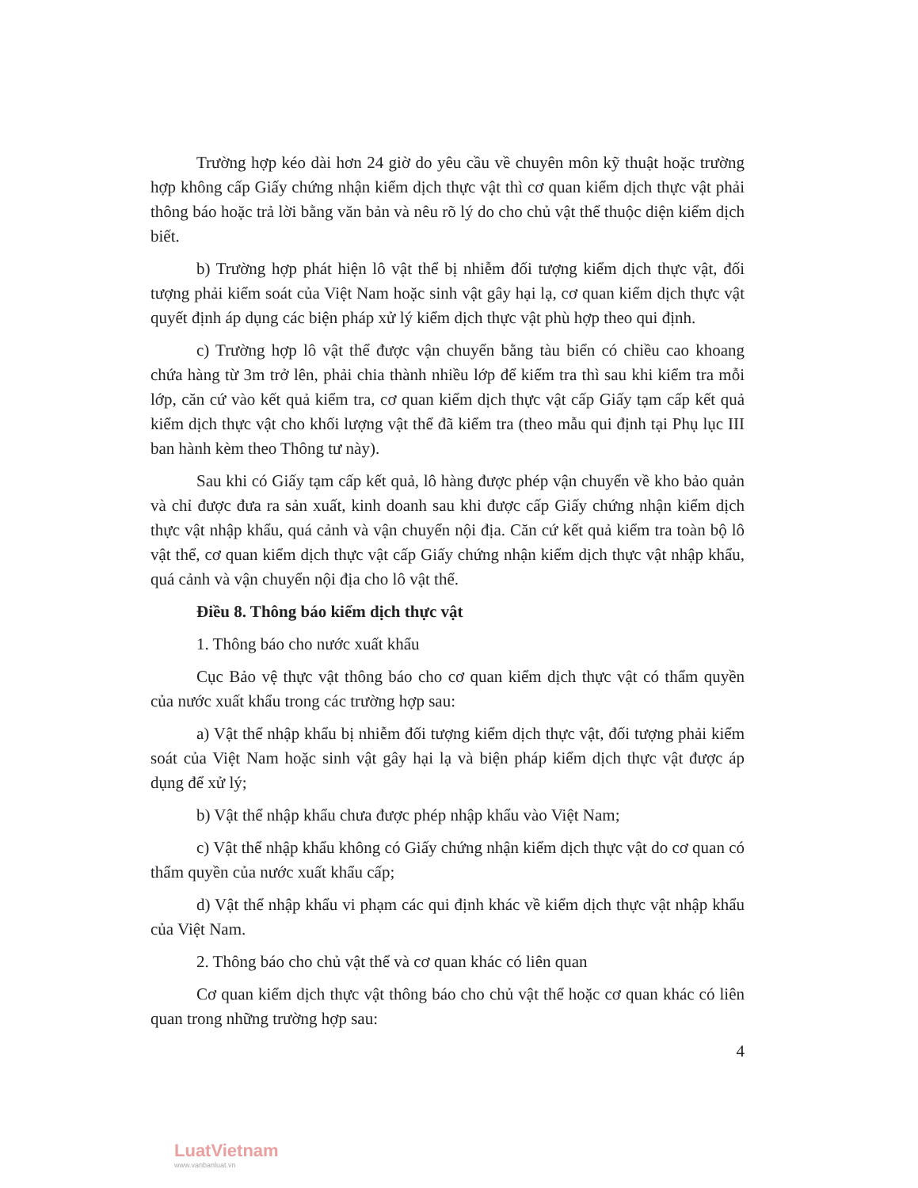Trường hợp kéo dài hơn 24 giờ do yêu cầu về chuyên môn kỹ thuật hoặc trường hợp không cấp Giấy chứng nhận kiểm dịch thực vật thì cơ quan kiểm dịch thực vật phải thông báo hoặc trả lời bằng văn bản và nêu rõ lý do cho chủ vật thể thuộc diện kiểm dịch biết.
b) Trường hợp phát hiện lô vật thể bị nhiễm đối tượng kiểm dịch thực vật, đối tượng phải kiểm soát của Việt Nam hoặc sinh vật gây hại lạ, cơ quan kiểm dịch thực vật quyết định áp dụng các biện pháp xử lý kiểm dịch thực vật phù hợp theo qui định.
c) Trường hợp lô vật thể được vận chuyển bằng tàu biển có chiều cao khoang chứa hàng từ 3m trở lên, phải chia thành nhiều lớp để kiểm tra thì sau khi kiểm tra mỗi lớp, căn cứ vào kết quả kiểm tra, cơ quan kiểm dịch thực vật cấp Giấy tạm cấp kết quả kiểm dịch thực vật cho khối lượng vật thể đã kiểm tra (theo mẫu qui định tại Phụ lục III ban hành kèm theo Thông tư này).
Sau khi có Giấy tạm cấp kết quả, lô hàng được phép vận chuyển về kho bảo quản và chỉ được đưa ra sản xuất, kinh doanh sau khi được cấp Giấy chứng nhận kiểm dịch thực vật nhập khẩu, quá cảnh và vận chuyển nội địa. Căn cứ kết quả kiểm tra toàn bộ lô vật thể, cơ quan kiểm dịch thực vật cấp Giấy chứng nhận kiểm dịch thực vật nhập khẩu, quá cảnh và vận chuyển nội địa cho lô vật thể.
Điều 8. Thông báo kiểm dịch thực vật
1. Thông báo cho nước xuất khẩu
Cục Bảo vệ thực vật thông báo cho cơ quan kiểm dịch thực vật có thẩm quyền của nước xuất khẩu trong các trường hợp sau:
a) Vật thể nhập khẩu bị nhiễm đối tượng kiểm dịch thực vật, đối tượng phải kiểm soát của Việt Nam hoặc sinh vật gây hại lạ và biện pháp kiểm dịch thực vật được áp dụng để xử lý;
b) Vật thể nhập khẩu chưa được phép nhập khẩu vào Việt Nam;
c) Vật thể nhập khẩu không có Giấy chứng nhận kiểm dịch thực vật do cơ quan có thẩm quyền của nước xuất khẩu cấp;
d) Vật thể nhập khẩu vi phạm các qui định khác về kiểm dịch thực vật nhập khẩu của Việt Nam.
2. Thông báo cho chủ vật thể và cơ quan khác có liên quan
Cơ quan kiểm dịch thực vật thông báo cho chủ vật thể hoặc cơ quan khác có liên quan trong những trường hợp sau:
4
LuatVietnam
www.vanbanluat.vn